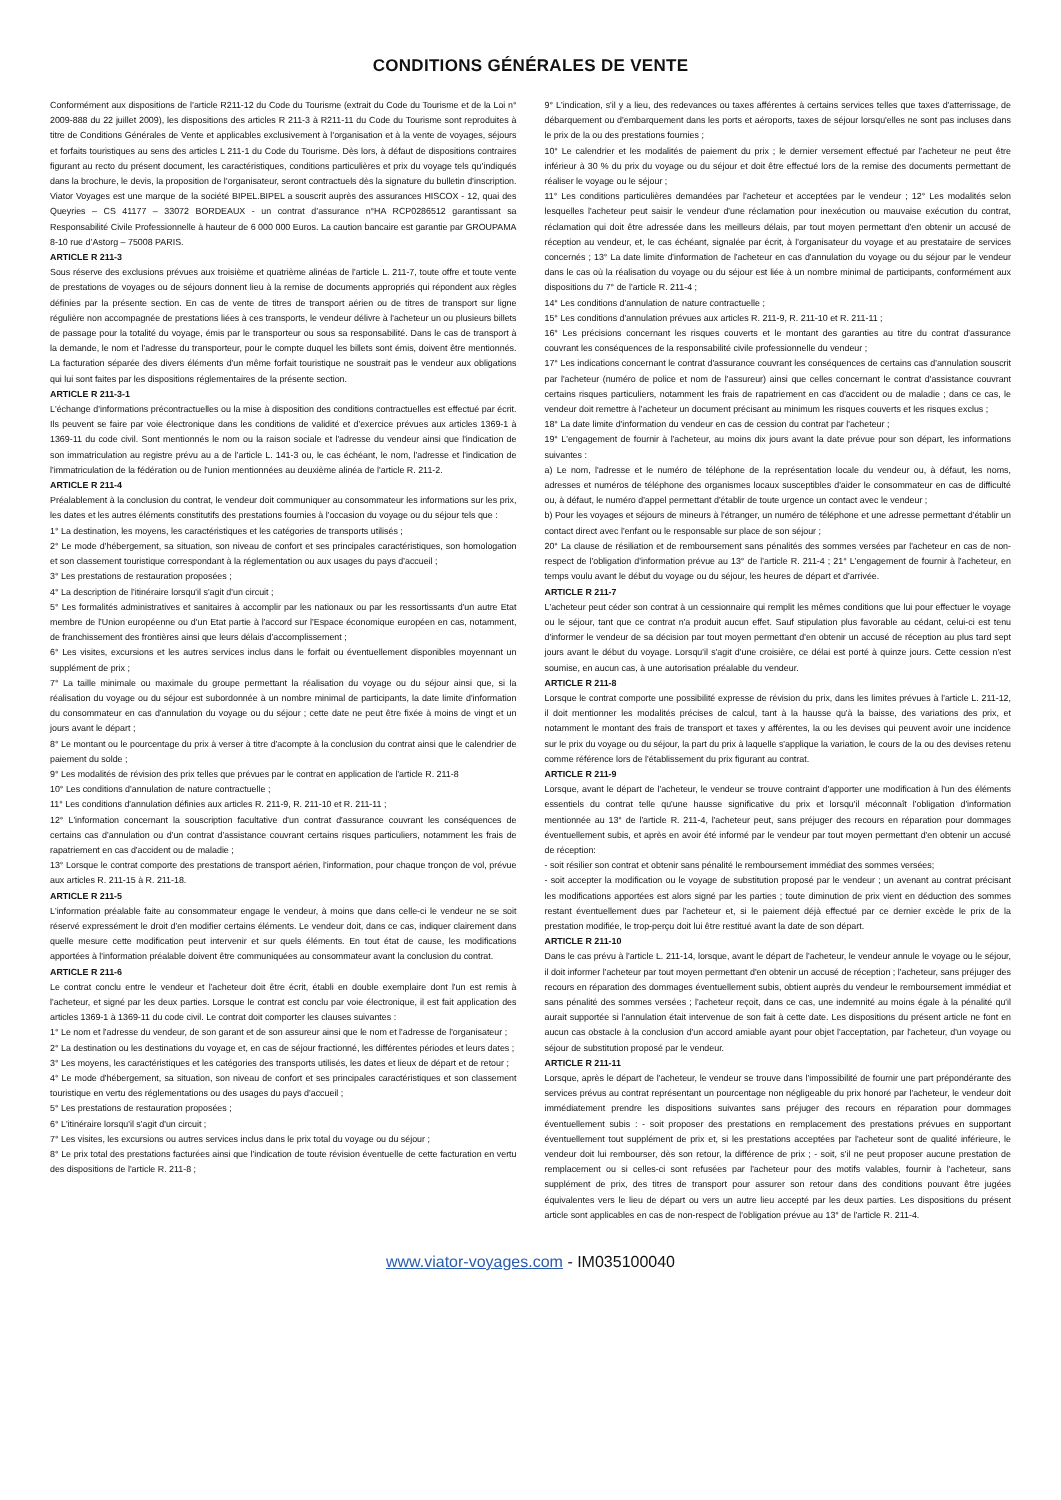CONDITIONS GÉNÉRALES DE VENTE
Conformément aux dispositions de l’article R211-12 du Code du Tourisme (extrait du Code du Tourisme et de la Loi n° 2009-888 du 22 juillet 2009), les dispositions des articles R 211-3 à R211-11 du Code du Tourisme sont reproduites à titre de Conditions Générales de Vente et applicables exclusivement à l’organisation et à la vente de voyages, séjours et forfaits touristiques au sens des articles L 211-1 du Code du Tourisme. Dès lors, à défaut de dispositions contraires figurant au recto du présent document, les caractéristiques, conditions particulières et prix du voyage tels qu’indiqués dans la brochure, le devis, la proposition de l’organisateur, seront contractuels dès la signature du bulletin d’inscription. Viator Voyages est une marque de la société BIPEL.BIPEL a souscrit auprès des assurances HISCOX - 12, quai des Queyries – CS 41177 – 33072 BORDEAUX - un contrat d’assurance n°HA RCP0286512 garantissant sa Responsabilité Civile Professionnelle à hauteur de 6 000 000 Euros. La caution bancaire est garantie par GROUPAMA 8-10 rue d’Astorg – 75008 PARIS.
ARTICLE R 211-3
Sous réserve des exclusions prévues aux troisième et quatrième alinéas de l'article L. 211-7, toute offre et toute vente de prestations de voyages ou de séjours donnent lieu à la remise de documents appropriés qui répondent aux règles définies par la présente section. En cas de vente de titres de transport aérien ou de titres de transport sur ligne régulière non accompagnée de prestations liées à ces transports, le vendeur délivre à l'acheteur un ou plusieurs billets de passage pour la totalité du voyage, émis par le transporteur ou sous sa responsabilité. Dans le cas de transport à la demande, le nom et l'adresse du transporteur, pour le compte duquel les billets sont émis, doivent être mentionnés. La facturation séparée des divers éléments d'un même forfait touristique ne soustrait pas le vendeur aux obligations qui lui sont faites par les dispositions réglementaires de la présente section.
ARTICLE R 211-3-1
L'échange d'informations précontractuelles ou la mise à disposition des conditions contractuelles est effectué par écrit. Ils peuvent se faire par voie électronique dans les conditions de validité et d'exercice prévues aux articles 1369-1 à 1369-11 du code civil. Sont mentionnés le nom ou la raison sociale et l'adresse du vendeur ainsi que l'indication de son immatriculation au registre prévu au a de l'article L. 141-3 ou, le cas échéant, le nom, l'adresse et l'indication de l'immatriculation de la fédération ou de l'union mentionnées au deuxième alinéa de l'article R. 211-2.
ARTICLE R 211-4
Préalablement à la conclusion du contrat, le vendeur doit communiquer au consommateur les informations sur les prix, les dates et les autres éléments constitutifs des prestations fournies à l'occasion du voyage ou du séjour tels que :
1° La destination, les moyens, les caractéristiques et les catégories de transports utilisés ;
2° Le mode d'hébergement, sa situation, son niveau de confort et ses principales caractéristiques, son homologation et son classement touristique correspondant à la réglementation ou aux usages du pays d'accueil ;
3° Les prestations de restauration proposées ;
4° La description de l'itinéraire lorsqu'il s'agit d'un circuit ;
5° Les formalités administratives et sanitaires à accomplir par les nationaux ou par les ressortissants d'un autre Etat membre de l'Union européenne ou d'un Etat partie à l'accord sur l'Espace économique européen en cas, notamment, de franchissement des frontières ainsi que leurs délais d'accomplissement ;
6° Les visites, excursions et les autres services inclus dans le forfait ou éventuellement disponibles moyennant un supplément de prix ;
7° La taille minimale ou maximale du groupe permettant la réalisation du voyage ou du séjour ainsi que, si la réalisation du voyage ou du séjour est subordonnée à un nombre minimal de participants, la date limite d'information du consommateur en cas d'annulation du voyage ou du séjour ; cette date ne peut être fixée à moins de vingt et un jours avant le départ ;
8° Le montant ou le pourcentage du prix à verser à titre d'acompte à la conclusion du contrat ainsi que le calendrier de paiement du solde ;
9° Les modalités de révision des prix telles que prévues par le contrat en application de l'article R. 211-8
10° Les conditions d'annulation de nature contractuelle ;
11° Les conditions d'annulation définies aux articles R. 211-9, R. 211-10 et R. 211-11 ;
12° L'information concernant la souscription facultative d'un contrat d'assurance couvrant les conséquences de certains cas d'annulation ou d'un contrat d'assistance couvrant certains risques particuliers, notamment les frais de rapatriement en cas d'accident ou de maladie ;
13° Lorsque le contrat comporte des prestations de transport aérien, l'information, pour chaque tronçon de vol, prévue aux articles R. 211-15 à R. 211-18.
ARTICLE R 211-5
L'information préalable faite au consommateur engage le vendeur, à moins que dans celle-ci le vendeur ne se soit réservé expressément le droit d'en modifier certains éléments. Le vendeur doit, dans ce cas, indiquer clairement dans quelle mesure cette modification peut intervenir et sur quels éléments. En tout état de cause, les modifications apportées à l'information préalable doivent être communiquées au consommateur avant la conclusion du contrat.
ARTICLE R 211-6
Le contrat conclu entre le vendeur et l'acheteur doit être écrit, établi en double exemplaire dont l'un est remis à l'acheteur, et signé par les deux parties. Lorsque le contrat est conclu par voie électronique, il est fait application des articles 1369-1 à 1369-11 du code civil. Le contrat doit comporter les clauses suivantes :
1° Le nom et l'adresse du vendeur, de son garant et de son assureur ainsi que le nom et l'adresse de l'organisateur ;
2° La destination ou les destinations du voyage et, en cas de séjour fractionné, les différentes périodes et leurs dates ;
3° Les moyens, les caractéristiques et les catégories des transports utilisés, les dates et lieux de départ et de retour ;
4° Le mode d'hébergement, sa situation, son niveau de confort et ses principales caractéristiques et son classement touristique en vertu des réglementations ou des usages du pays d'accueil ;
5° Les prestations de restauration proposées ;
6° L'itinéraire lorsqu'il s'agit d'un circuit ;
7° Les visites, les excursions ou autres services inclus dans le prix total du voyage ou du séjour ;
8° Le prix total des prestations facturées ainsi que l'indication de toute révision éventuelle de cette facturation en vertu des dispositions de l'article R. 211-8 ;
9° L'indication, s'il y a lieu, des redevances ou taxes afférentes à certains services telles que taxes d'atterrissage, de débarquement ou d'embarquement dans les ports et aéroports, taxes de séjour lorsqu'elles ne sont pas incluses dans le prix de la ou des prestations fournies ;
10° Le calendrier et les modalités de paiement du prix ; le dernier versement effectué par l'acheteur ne peut être inférieur à 30 % du prix du voyage ou du séjour et doit être effectué lors de la remise des documents permettant de réaliser le voyage ou le séjour ;
11° Les conditions particulières demandées par l'acheteur et acceptées par le vendeur ; 12° Les modalités selon lesquelles l'acheteur peut saisir le vendeur d'une réclamation pour inexécution ou mauvaise exécution du contrat, réclamation qui doit être adressée dans les meilleurs délais, par tout moyen permettant d'en obtenir un accusé de réception au vendeur, et, le cas échéant, signalée par écrit, à l'organisateur du voyage et au prestataire de services concernés ; 13° La date limite d'information de l'acheteur en cas d'annulation du voyage ou du séjour par le vendeur dans le cas où la réalisation du voyage ou du séjour est liée à un nombre minimal de participants, conformément aux dispositions du 7° de l'article R. 211-4 ;
14° Les conditions d'annulation de nature contractuelle ;
15° Les conditions d'annulation prévues aux articles R. 211-9, R. 211-10 et R. 211-11 ;
16° Les précisions concernant les risques couverts et le montant des garanties au titre du contrat d'assurance couvrant les conséquences de la responsabilité civile professionnelle du vendeur ;
17° Les indications concernant le contrat d'assurance couvrant les conséquences de certains cas d'annulation souscrit par l'acheteur (numéro de police et nom de l'assureur) ainsi que celles concernant le contrat d'assistance couvrant certains risques particuliers, notamment les frais de rapatriement en cas d'accident ou de maladie ; dans ce cas, le vendeur doit remettre à l'acheteur un document précisant au minimum les risques couverts et les risques exclus ;
18° La date limite d'information du vendeur en cas de cession du contrat par l'acheteur ;
19° L'engagement de fournir à l'acheteur, au moins dix jours avant la date prévue pour son départ, les informations suivantes :
a) Le nom, l'adresse et le numéro de téléphone de la représentation locale du vendeur ou, à défaut, les noms, adresses et numéros de téléphone des organismes locaux susceptibles d'aider le consommateur en cas de difficulté ou, à défaut, le numéro d'appel permettant d'établir de toute urgence un contact avec le vendeur ;
b) Pour les voyages et séjours de mineurs à l'étranger, un numéro de téléphone et une adresse permettant d'établir un contact direct avec l'enfant ou le responsable sur place de son séjour ;
20° La clause de résiliation et de remboursement sans pénalités des sommes versées par l'acheteur en cas de non-respect de l'obligation d'information prévue au 13° de l'article R. 211-4 ; 21° L'engagement de fournir à l'acheteur, en temps voulu avant le début du voyage ou du séjour, les heures de départ et d'arrivée.
ARTICLE R 211-7
L'acheteur peut céder son contrat à un cessionnaire qui remplit les mêmes conditions que lui pour effectuer le voyage ou le séjour, tant que ce contrat n'a produit aucun effet. Sauf stipulation plus favorable au cédant, celui-ci est tenu d'informer le vendeur de sa décision par tout moyen permettant d'en obtenir un accusé de réception au plus tard sept jours avant le début du voyage. Lorsqu'il s'agit d'une croisière, ce délai est porté à quinze jours. Cette cession n'est soumise, en aucun cas, à une autorisation préalable du vendeur.
ARTICLE R 211-8
Lorsque le contrat comporte une possibilité expresse de révision du prix, dans les limites prévues à l'article L. 211-12, il doit mentionner les modalités précises de calcul, tant à la hausse qu'à la baisse, des variations des prix, et notamment le montant des frais de transport et taxes y afférentes, la ou les devises qui peuvent avoir une incidence sur le prix du voyage ou du séjour, la part du prix à laquelle s'applique la variation, le cours de la ou des devises retenu comme référence lors de l'établissement du prix figurant au contrat.
ARTICLE R 211-9
Lorsque, avant le départ de l'acheteur, le vendeur se trouve contraint d'apporter une modification à l'un des éléments essentiels du contrat telle qu'une hausse significative du prix et lorsqu'il méconnaît l'obligation d'information mentionnée au 13° de l'article R. 211-4, l'acheteur peut, sans préjuger des recours en réparation pour dommages éventuellement subis, et après en avoir été informé par le vendeur par tout moyen permettant d'en obtenir un accusé de réception:
- soit résilier son contrat et obtenir sans pénalité le remboursement immédiat des sommes versées;
- soit accepter la modification ou le voyage de substitution proposé par le vendeur ; un avenant au contrat précisant les modifications apportées est alors signé par les parties ; toute diminution de prix vient en déduction des sommes restant éventuellement dues par l'acheteur et, si le paiement déjà effectué par ce dernier excède le prix de la prestation modifiée, le trop-perçu doit lui être restitué avant la date de son départ.
ARTICLE R 211-10
Dans le cas prévu à l'article L. 211-14, lorsque, avant le départ de l'acheteur, le vendeur annule le voyage ou le séjour, il doit informer l'acheteur par tout moyen permettant d'en obtenir un accusé de réception ; l'acheteur, sans préjuger des recours en réparation des dommages éventuellement subis, obtient auprès du vendeur le remboursement immédiat et sans pénalité des sommes versées ; l'acheteur reçoit, dans ce cas, une indemnité au moins égale à la pénalité qu'il aurait supportée si l'annulation était intervenue de son fait à cette date. Les dispositions du présent article ne font en aucun cas obstacle à la conclusion d'un accord amiable ayant pour objet l'acceptation, par l'acheteur, d'un voyage ou séjour de substitution proposé par le vendeur.
ARTICLE R 211-11
Lorsque, après le départ de l'acheteur, le vendeur se trouve dans l'impossibilité de fournir une part prépondérante des services prévus au contrat représentant un pourcentage non négligeable du prix honoré par l'acheteur, le vendeur doit immédiatement prendre les dispositions suivantes sans préjuger des recours en réparation pour dommages éventuellement subis : - soit proposer des prestations en remplacement des prestations prévues en supportant éventuellement tout supplément de prix et, si les prestations acceptées par l'acheteur sont de qualité inférieure, le vendeur doit lui rembourser, dès son retour, la différence de prix ; - soit, s'il ne peut proposer aucune prestation de remplacement ou si celles-ci sont refusées par l'acheteur pour des motifs valables, fournir à l'acheteur, sans supplément de prix, des titres de transport pour assurer son retour dans des conditions pouvant être jugées équivalentes vers le lieu de départ ou vers un autre lieu accepté par les deux parties. Les dispositions du présent article sont applicables en cas de non-respect de l'obligation prévue au 13° de l'article R. 211-4.
www.viator-voyages.com - IM035100040